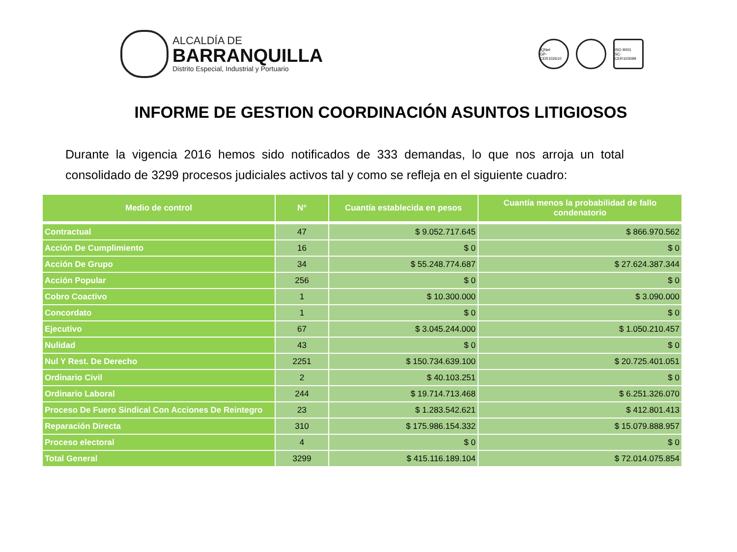ALCALDÍA DE
BARRANQUILLA
Distrito Especial, Industrial y Portuario
IQNet
GP-CER102610
ISO 9001
SC-CER103099
INFORME DE GESTION COORDINACIÓN ASUNTOS LITIGIOSOS
Durante la vigencia 2016 hemos sido notificados de 333 demandas, lo que nos arroja un total consolidado de 3299 procesos judiciales activos tal y como se refleja en el siguiente cuadro:
| Medio de control | N° | Cuantía establecida en pesos | Cuantía menos la probabilidad de fallo condenatorio |
| --- | --- | --- | --- |
| Contractual | 47 | $ 9.052.717.645 | $ 866.970.562 |
| Acción De Cumplimiento | 16 | $ 0 | $ 0 |
| Acción De Grupo | 34 | $ 55.248.774.687 | $ 27.624.387.344 |
| Acción Popular | 256 | $ 0 | $ 0 |
| Cobro Coactivo | 1 | $ 10.300.000 | $ 3.090.000 |
| Concordato | 1 | $ 0 | $ 0 |
| Ejecutivo | 67 | $ 3.045.244.000 | $ 1.050.210.457 |
| Nulidad | 43 | $ 0 | $ 0 |
| Nul Y Rest. De Derecho | 2251 | $ 150.734.639.100 | $ 20.725.401.051 |
| Ordinario Civil | 2 | $ 40.103.251 | $ 0 |
| Ordinario Laboral | 244 | $ 19.714.713.468 | $ 6.251.326.070 |
| Proceso De Fuero Sindical Con Acciones De Reintegro | 23 | $ 1.283.542.621 | $ 412.801.413 |
| Reparación Directa | 310 | $ 175.986.154.332 | $ 15.079.888.957 |
| Proceso electoral | 4 | $ 0 | $ 0 |
| Total General | 3299 | $ 415.116.189.104 | $ 72.014.075.854 |